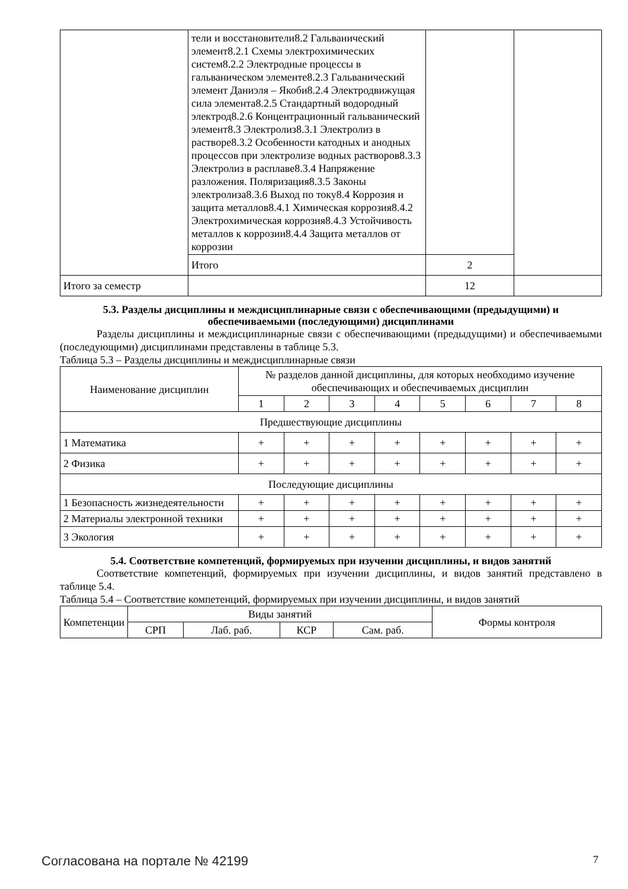| | тели и восстановители8.2 Гальванический элемент8.2.1 Схемы электрохимических систем8.2.2 Электродные процессы в гальваническом элементе8.2.3 Гальванический элемент Даниэля – Якоби8.2.4 Электродвижущая сила элемента8.2.5 Стандартный водородный электрод8.2.6 Концентрационный гальванический элемент8.3 Электролиз8.3.1 Электролиз в растворе8.3.2 Особенности катодных и анодных процессов при электролизе водных растворов8.3.3 Электролиз в расплаве8.3.4 Напряжение разложения. Поляризация8.3.5 Законы электролиза8.3.6 Выход по току8.4 Коррозия и защита металлов8.4.1 Химическая коррозия8.4.2 Электрохимическая коррозия8.4.3 Устойчивость металлов к коррозии8.4.4 Защита металлов от коррозии | | |
| | Итого | 2 | |
| Итого за семестр | | 12 | |
5.3. Разделы дисциплины и междисциплинарные связи с обеспечивающими (предыдущими) и обеспечиваемыми (последующими) дисциплинами
Разделы дисциплины и междисциплинарные связи с обеспечивающими (предыдущими) и обеспечиваемыми (последующими) дисциплинами представлены в таблице 5.3.
Таблица 5.3 – Разделы дисциплины и междисциплинарные связи
| Наименование дисциплин | № разделов данной дисциплины, для которых необходимо изучение обеспечивающих и обеспечиваемых дисциплин | | | | | | | |
| --- | --- | --- | --- | --- | --- | --- | --- | --- |
| | 1 | 2 | 3 | 4 | 5 | 6 | 7 | 8 |
| Предшествующие дисциплины | | | | | | | | |
| 1 Математика | + | + | + | + | + | + | + | + |
| 2 Физика | + | + | + | + | + | + | + | + |
| Последующие дисциплины | | | | | | | | |
| 1 Безопасность жизнедеятельности | + | + | + | + | + | + | + | + |
| 2 Материалы электронной техники | + | + | + | + | + | + | + | + |
| 3 Экология | + | + | + | + | + | + | + | + |
5.4. Соответствие компетенций, формируемых при изучении дисциплины, и видов занятий
Соответствие компетенций, формируемых при изучении дисциплины, и видов занятий представлено в таблице 5.4.
Таблица 5.4 – Соответствие компетенций, формируемых при изучении дисциплины, и видов занятий
| Компетенции | Виды занятий | | | | Формы контроля |
| --- | --- | --- | --- | --- | --- |
| | СРП | Лаб. раб. | КСР | Сам. раб. | |
Согласована на портале № 42199 7